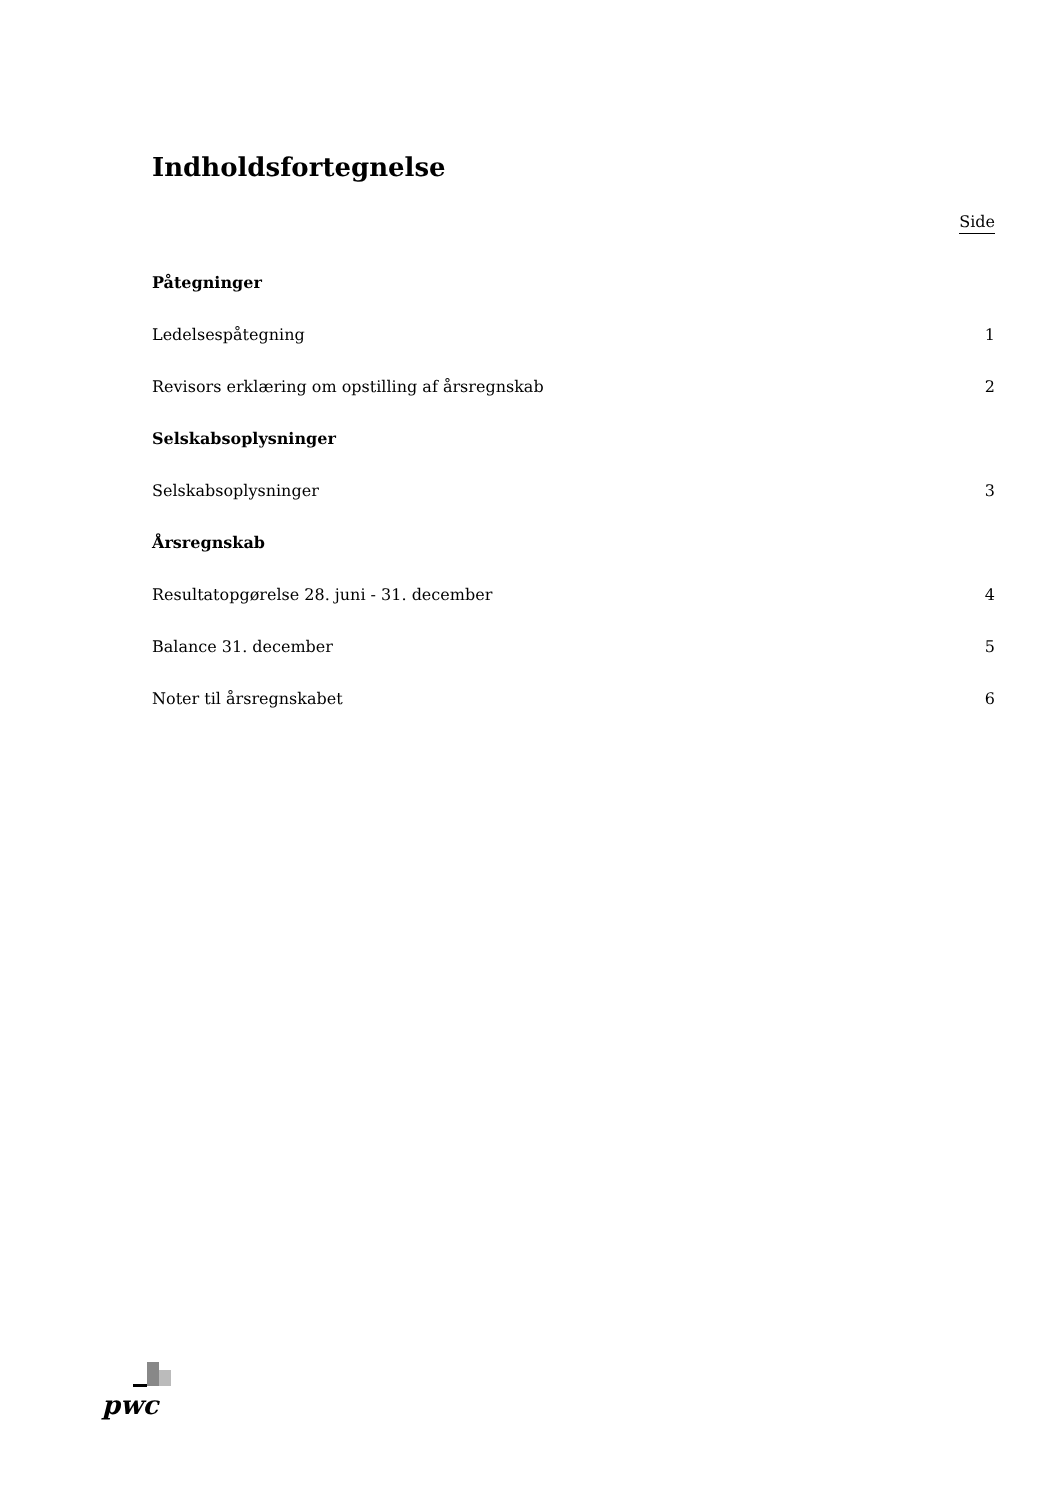Indholdsfortegnelse
Side
Påtegninger
Ledelsespåtegning 1
Revisors erklæring om opstilling af årsregnskab 2
Selskabsoplysninger
Selskabsoplysninger 3
Årsregnskab
Resultatopgørelse 28. juni - 31. december 4
Balance 31. december 5
Noter til årsregnskabet 6
pwc